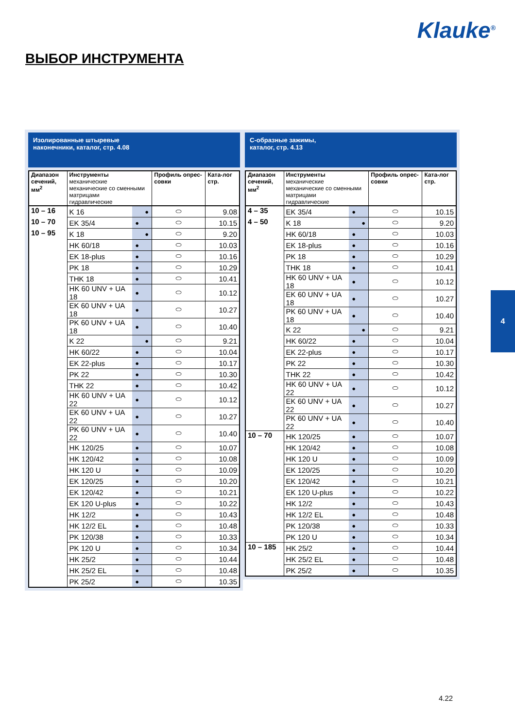Klauke<sup>®</sup>
ВЫБОР ИНСТРУМЕНТА
Изолированные штыревые
наконечники, каталог, стр. 4.08
| Диапазон сечений, мм<sup>2</sup> | Инструменты механические механические со сменными матрицами гидравлические | | | Профиль опрес-совки | Ката-лог стр. |
| --- | --- | --- | --- | --- | --- |
| 10 – 16 | K 16 | | ● | ⬭ | 9.08 |
| 10 – 70 | EK 35/4 | ● | | ⬭ | 10.15 |
| 10 – 95 | K 18 | | ● | ⬭ | 9.20 |
| | HK 60/18 | ● | | ⬭ | 10.03 |
| | EK 18-plus | ● | | ⬭ | 10.16 |
| | PK 18 | ● | | ⬭ | 10.29 |
| | THK 18 | ● | | ⬭ | 10.41 |
| | HK 60 UNV + UA 18 | ● | | ⬭ | 10.12 |
| | EK 60 UNV + UA 18 | ● | | ⬭ | 10.27 |
| | PK 60 UNV + UA 18 | ● | | ⬭ | 10.40 |
| | K 22 | | ● | ⬭ | 9.21 |
| | HK 60/22 | ● | | ⬭ | 10.04 |
| | EK 22-plus | ● | | ⬭ | 10.17 |
| | PK 22 | ● | | ⬭ | 10.30 |
| | THK 22 | ● | | ⬭ | 10.42 |
| | HK 60 UNV + UA 22 | ● | | ⬭ | 10.12 |
| | EK 60 UNV + UA 22 | ● | | ⬭ | 10.27 |
| | PK 60 UNV + UA 22 | ● | | ⬭ | 10.40 |
| | HK 120/25 | ● | | ⬭ | 10.07 |
| | HK 120/42 | ● | | ⬭ | 10.08 |
| | HK 120 U | ● | | ⬭ | 10.09 |
| | EK 120/25 | ● | | ⬭ | 10.20 |
| | EK 120/42 | ● | | ⬭ | 10.21 |
| | EK 120 U-plus | ● | | ⬭ | 10.22 |
| | HK 12/2 | ● | | ⬭ | 10.43 |
| | HK 12/2 EL | ● | | ⬭ | 10.48 |
| | PK 120/38 | ● | | ⬭ | 10.33 |
| | PK 120 U | ● | | ⬭ | 10.34 |
| | HK 25/2 | ● | | ⬭ | 10.44 |
| | HK 25/2 EL | ● | | ⬭ | 10.48 |
| | PK 25/2 | ● | | ⬭ | 10.35 |
С-образные зажимы,
каталог, стр. 4.13
| Диапазон сечений, мм<sup>2</sup> | Инструменты механические механические со сменными матрицами гидравлические | | | Профиль опрес-совки | Ката-лог стр. |
| --- | --- | --- | --- | --- | --- |
| 4 – 35 | EK 35/4 | ● | | ⬭ | 10.15 |
| 4 – 50 | K 18 | | ● | ⬭ | 9.20 |
| | HK 60/18 | ● | | ⬭ | 10.03 |
| | EK 18-plus | ● | | ⬭ | 10.16 |
| | PK 18 | ● | | ⬭ | 10.29 |
| | THK 18 | ● | | ⬭ | 10.41 |
| | HK 60 UNV + UA 18 | ● | | ⬭ | 10.12 |
| | EK 60 UNV + UA 18 | ● | | ⬭ | 10.27 |
| | PK 60 UNV + UA 18 | ● | | ⬭ | 10.40 |
| | K 22 | | ● | ⬭ | 9.21 |
| | HK 60/22 | ● | | ⬭ | 10.04 |
| | EK 22-plus | ● | | ⬭ | 10.17 |
| | PK 22 | ● | | ⬭ | 10.30 |
| | THK 22 | ● | | ⬭ | 10.42 |
| | HK 60 UNV + UA 22 | ● | | ⬭ | 10.12 |
| | EK 60 UNV + UA 22 | ● | | ⬭ | 10.27 |
| | PK 60 UNV + UA 22 | ● | | ⬭ | 10.40 |
| 10 – 70 | HK 120/25 | ● | | ⬭ | 10.07 |
| | HK 120/42 | ● | | ⬭ | 10.08 |
| | HK 120 U | ● | | ⬭ | 10.09 |
| | EK 120/25 | ● | | ⬭ | 10.20 |
| | EK 120/42 | ● | | ⬭ | 10.21 |
| | EK 120 U-plus | ● | | ⬭ | 10.22 |
| | HK 12/2 | ● | | ⬭ | 10.43 |
| | HK 12/2 EL | ● | | ⬭ | 10.48 |
| | PK 120/38 | ● | | ⬭ | 10.33 |
| | PK 120 U | ● | | ⬭ | 10.34 |
| 10 – 185 | HK 25/2 | ● | | ⬭ | 10.44 |
| | HK 25/2 EL | ● | | ⬭ | 10.48 |
| | PK 25/2 | ● | | ⬭ | 10.35 |
4
4.22